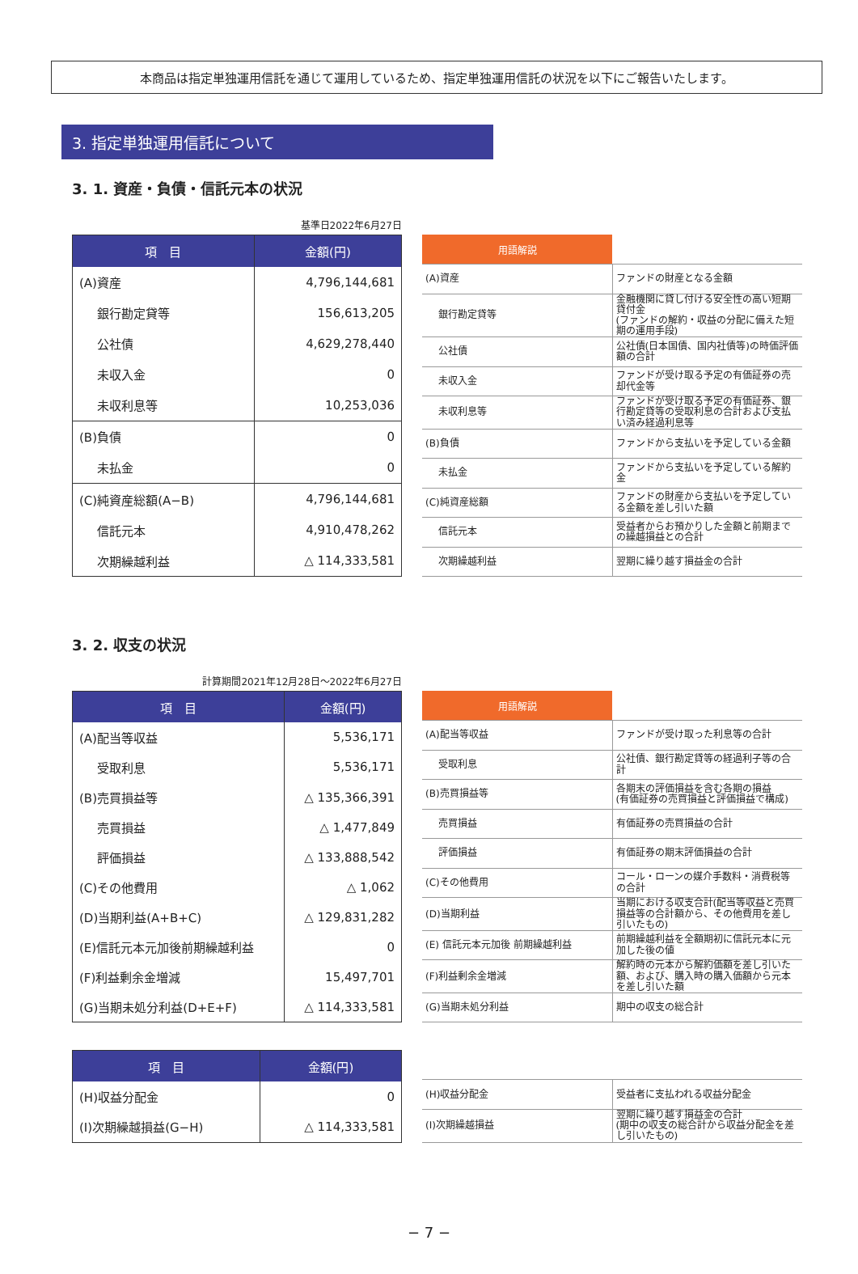本商品は指定単独運用信託を通じて運用しているため、指定単独運用信託の状況を以下にご報告いたします。
3. 指定単独運用信託について
3. 1. 資産・負債・信託元本の状況
基準日2022年6月27日
| 項 目 | 金額(円) |
| --- | --- |
| (A)資産 | 4,796,144,681 |
| 銀行勘定貸等 | 156,613,205 |
| 公社債 | 4,629,278,440 |
| 未収入金 | 0 |
| 未収利息等 | 10,253,036 |
| (B)負債 | 0 |
| 未払金 | 0 |
| (C)純資産総額(A−B) | 4,796,144,681 |
| 信託元本 | 4,910,478,262 |
| 次期繰越利益 | △ 114,333,581 |
| 用語解説 | |
| --- | --- |
| (A)資産 | ファンドの財産となる金額 |
| 銀行勘定貸等 | 金融機関に貸し付ける安全性の高い短期貸付金 (ファンドの解約・収益の分配に備えた短期の運用手段) |
| 公社債 | 公社債(日本国債、国内社債等)の時価評価額の合計 |
| 未収入金 | ファンドが受け取る予定の有価証券の売却代金等 |
| 未収利息等 | ファンドが受け取る予定の有価証券、銀行勘定貸等の受取利息の合計および支払い済み経過利息等 |
| (B)負債 | ファンドから支払いを予定している金額 |
| 未払金 | ファンドから支払いを予定している解約金 |
| (C)純資産総額 | ファンドの財産から支払いを予定している金額を差し引いた額 |
| 信託元本 | 受益者からお預かりした金額と前期までの繰越損益との合計 |
| 次期繰越利益 | 翌期に繰り越す損益金の合計 |
3. 2. 収支の状況
計算期間2021年12月28日〜2022年6月27日
| 項 目 | 金額(円) |
| --- | --- |
| (A)配当等収益 | 5,536,171 |
| 受取利息 | 5,536,171 |
| (B)売買損益等 | △ 135,366,391 |
| 売買損益 | △ 1,477,849 |
| 評価損益 | △ 133,888,542 |
| (C)その他費用 | △ 1,062 |
| (D)当期利益(A+B+C) | △ 129,831,282 |
| (E)信託元本元加後前期繰越利益 | 0 |
| (F)利益剰余金増減 | 15,497,701 |
| (G)当期未処分利益(D+E+F) | △ 114,333,581 |
| 用語解説 | |
| --- | --- |
| (A)配当等収益 | ファンドが受け取った利息等の合計 |
| 受取利息 | 公社債、銀行勘定貸等の経過利子等の合計 |
| (B)売買損益等 | 各期末の評価損益を含む各期の損益 (有価証券の売買損益と評価損益で構成) |
| 売買損益 | 有価証券の売買損益の合計 |
| 評価損益 | 有価証券の期末評価損益の合計 |
| (C)その他費用 | コール・ローンの媒介手数料・消費税等の合計 |
| (D)当期利益 | 当期における収支合計(配当等収益と売買損益等の合計額から、その他費用を差し引いたもの) |
| (E) 信託元本元加後 前期繰越利益 | 前期繰越利益を全額期初に信託元本に元加した後の値 |
| (F)利益剰余金増減 | 解約時の元本から解約価額を差し引いた額、および、購入時の購入価額から元本を差し引いた額 |
| (G)当期未処分利益 | 期中の収支の総合計 |
| 項 目 | 金額(円) |
| --- | --- |
| (H)収益分配金 | 0 |
| (I)次期繰越損益(G−H) | △ 114,333,581 |
| (H)収益分配金 | 受益者に支払われる収益分配金 |
| (I)次期繰越損益 | 翌期に繰り越す損益金の合計 (期中の収支の総合計から収益分配金を差し引いたもの) |
− 7 −